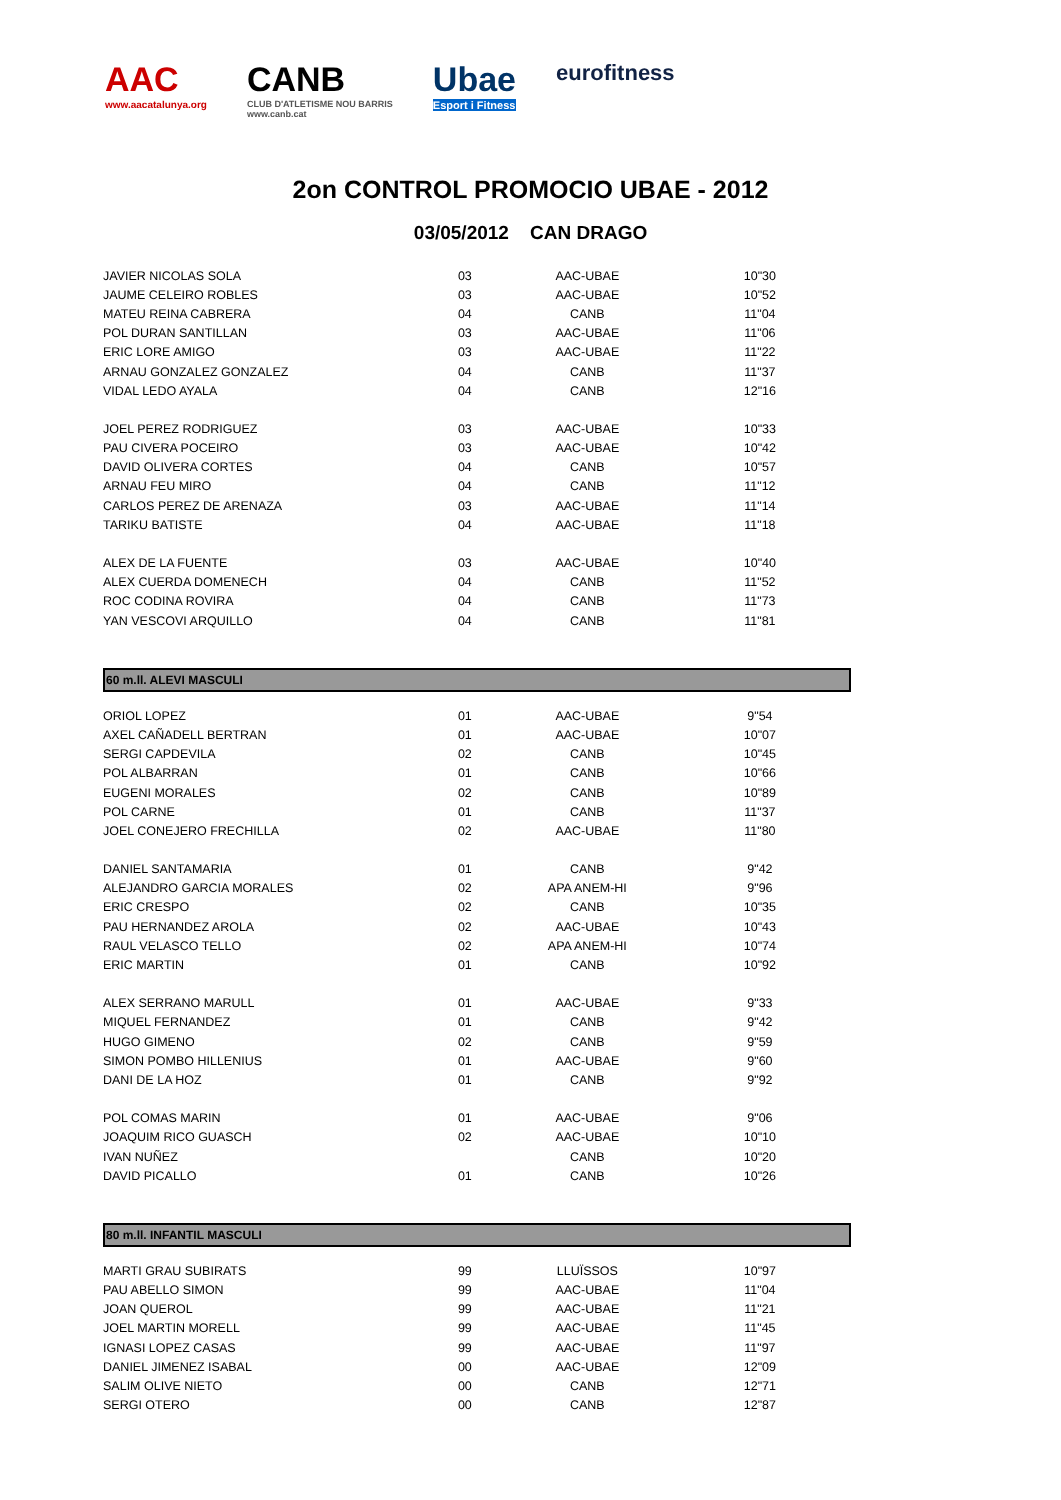AAC
www.aacatalunya.org
CANB
CLUB D'ATLETISME NOU BARRIS
www.canb.cat
Ubae
Esport i Fitness
eurofitness
2on CONTROL PROMOCIO UBAE - 2012
03/05/2012 CAN DRAGO
| JAVIER NICOLAS SOLA | 03 | AAC-UBAE | 10"30 |
| JAUME CELEIRO ROBLES | 03 | AAC-UBAE | 10"52 |
| MATEU REINA CABRERA | 04 | CANB | 11"04 |
| POL DURAN SANTILLAN | 03 | AAC-UBAE | 11"06 |
| ERIC LORE AMIGO | 03 | AAC-UBAE | 11"22 |
| ARNAU GONZALEZ GONZALEZ | 04 | CANB | 11"37 |
| VIDAL LEDO AYALA | 04 | CANB | 12"16 |
| JOEL PEREZ RODRIGUEZ | 03 | AAC-UBAE | 10"33 |
| PAU CIVERA POCEIRO | 03 | AAC-UBAE | 10"42 |
| DAVID OLIVERA CORTES | 04 | CANB | 10"57 |
| ARNAU FEU MIRO | 04 | CANB | 11"12 |
| CARLOS PEREZ DE ARENAZA | 03 | AAC-UBAE | 11"14 |
| TARIKU BATISTE | 04 | AAC-UBAE | 11"18 |
| ALEX DE LA FUENTE | 03 | AAC-UBAE | 10"40 |
| ALEX CUERDA DOMENECH | 04 | CANB | 11"52 |
| ROC CODINA ROVIRA | 04 | CANB | 11"73 |
| YAN VESCOVI ARQUILLO | 04 | CANB | 11"81 |
60 m.ll. ALEVI MASCULI
| ORIOL LOPEZ | 01 | AAC-UBAE | 9"54 |
| AXEL CAÑADELL BERTRAN | 01 | AAC-UBAE | 10"07 |
| SERGI CAPDEVILA | 02 | CANB | 10"45 |
| POL ALBARRAN | 01 | CANB | 10"66 |
| EUGENI MORALES | 02 | CANB | 10"89 |
| POL CARNE | 01 | CANB | 11"37 |
| JOEL CONEJERO FRECHILLA | 02 | AAC-UBAE | 11"80 |
| DANIEL SANTAMARIA | 01 | CANB | 9"42 |
| ALEJANDRO GARCIA MORALES | 02 | APA ANEM-HI | 9"96 |
| ERIC CRESPO | 02 | CANB | 10"35 |
| PAU HERNANDEZ AROLA | 02 | AAC-UBAE | 10"43 |
| RAUL VELASCO TELLO | 02 | APA ANEM-HI | 10"74 |
| ERIC MARTIN | 01 | CANB | 10"92 |
| ALEX SERRANO MARULL | 01 | AAC-UBAE | 9"33 |
| MIQUEL FERNANDEZ | 01 | CANB | 9"42 |
| HUGO GIMENO | 02 | CANB | 9"59 |
| SIMON POMBO HILLENIUS | 01 | AAC-UBAE | 9"60 |
| DANI DE LA HOZ | 01 | CANB | 9"92 |
| POL COMAS MARIN | 01 | AAC-UBAE | 9"06 |
| JOAQUIM RICO GUASCH | 02 | AAC-UBAE | 10"10 |
| IVAN NUÑEZ | | CANB | 10"20 |
| DAVID PICALLO | 01 | CANB | 10"26 |
80 m.ll. INFANTIL MASCULI
| MARTI GRAU SUBIRATS | 99 | LLUÏSSOS | 10"97 |
| PAU ABELLO SIMON | 99 | AAC-UBAE | 11"04 |
| JOAN QUEROL | 99 | AAC-UBAE | 11"21 |
| JOEL MARTIN MORELL | 99 | AAC-UBAE | 11"45 |
| IGNASI LOPEZ CASAS | 99 | AAC-UBAE | 11"97 |
| DANIEL JIMENEZ ISABAL | 00 | AAC-UBAE | 12"09 |
| SALIM OLIVE NIETO | 00 | CANB | 12"71 |
| SERGI OTERO | 00 | CANB | 12"87 |